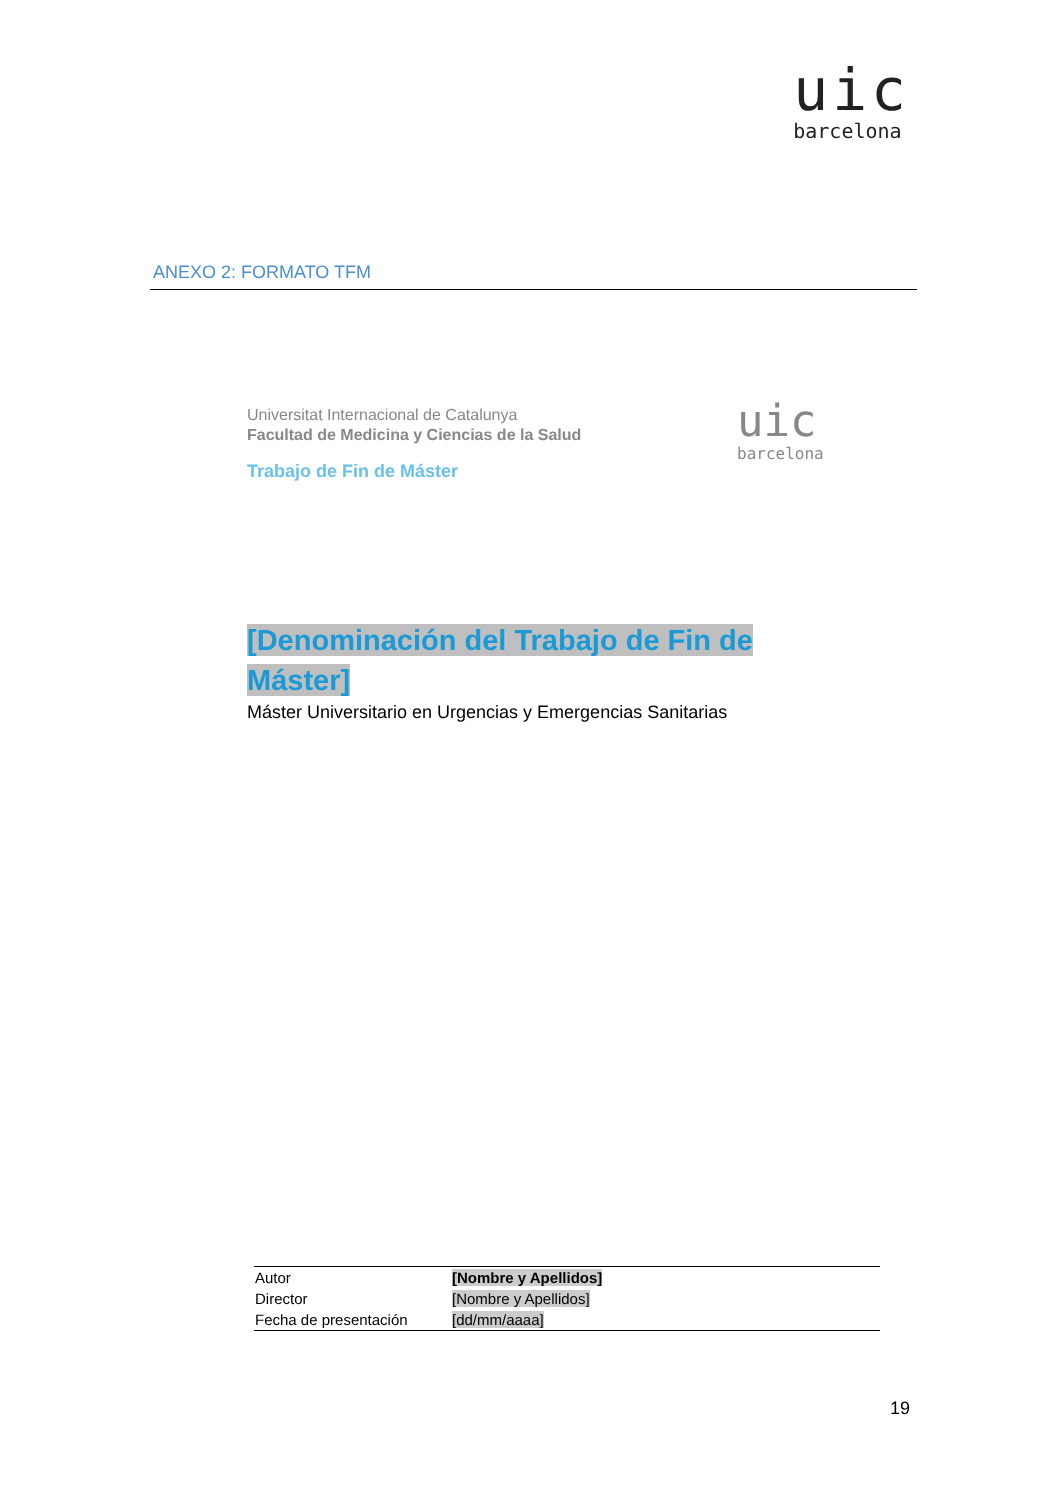uic
barcelona
ANEXO 2: FORMATO TFM
Universitat Internacional de Catalunya
Facultad de Medicina y Ciencias de la Salud
Trabajo de Fin de Máster
uic
barcelona
[Denominación del Trabajo de Fin de Máster]
Máster Universitario en Urgencias y Emergencias Sanitarias
| Autor | [Nombre y Apellidos] |
| Director | [Nombre y Apellidos] |
| Fecha de presentación | [dd/mm/aaaa] |
19